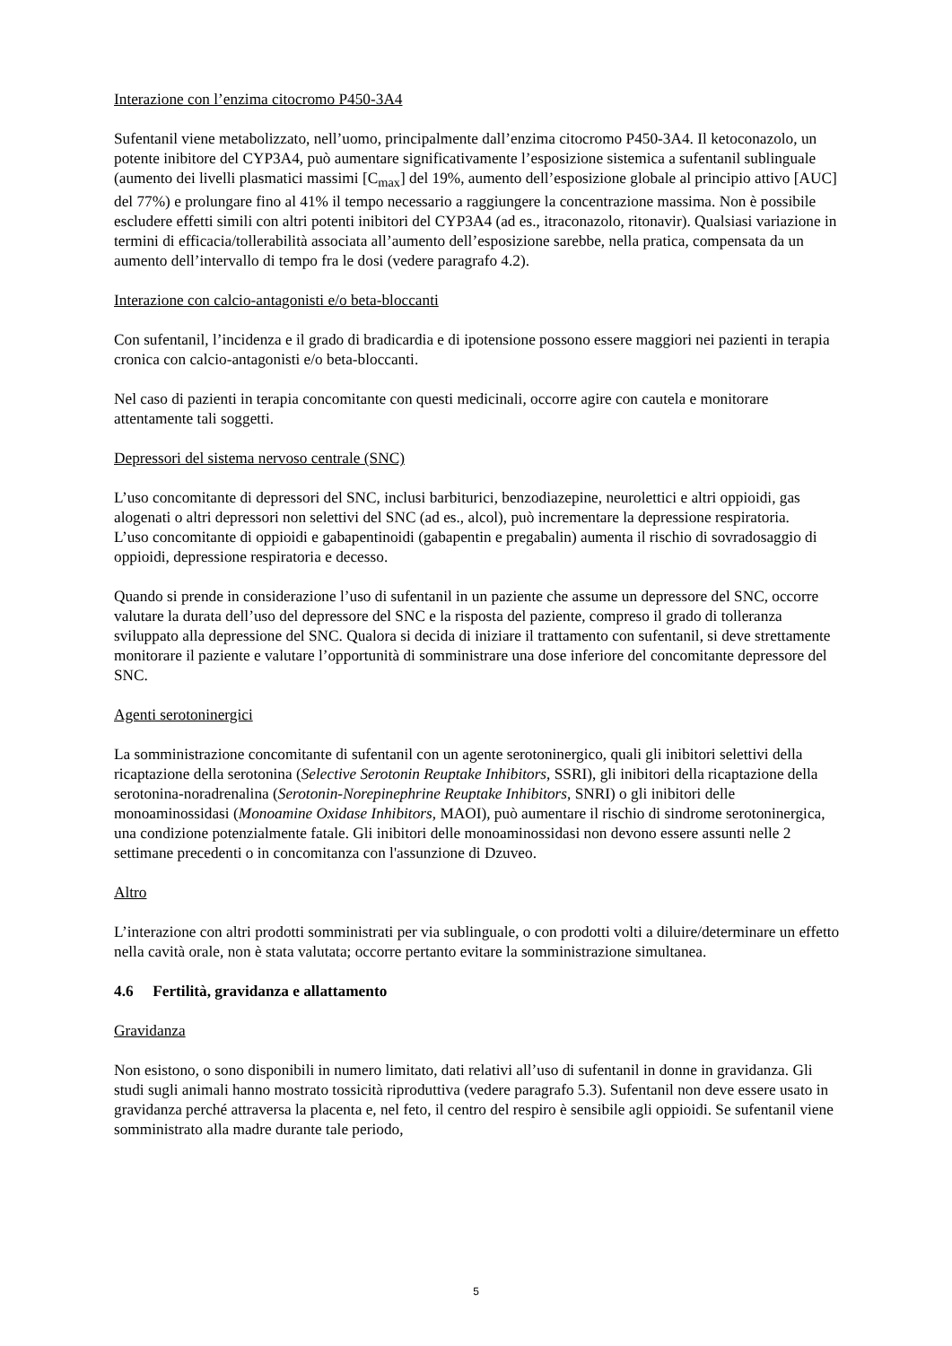Interazione con l’enzima citocromo P450-3A4
Sufentanil viene metabolizzato, nell’uomo, principalmente dall’enzima citocromo P450-3A4. Il ketoconazolo, un potente inibitore del CYP3A4, può aumentare significativamente l’esposizione sistemica a sufentanil sublinguale (aumento dei livelli plasmatici massimi [C<sub>max</sub>] del 19%, aumento dell’esposizione globale al principio attivo [AUC] del 77%) e prolungare fino al 41% il tempo necessario a raggiungere la concentrazione massima. Non è possibile escludere effetti simili con altri potenti inibitori del CYP3A4 (ad es., itraconazolo, ritonavir). Qualsiasi variazione in termini di efficacia/tollerabilità associata all’aumento dell’esposizione sarebbe, nella pratica, compensata da un aumento dell’intervallo di tempo fra le dosi (vedere paragrafo 4.2).
Interazione con calcio-antagonisti e/o beta-bloccanti
Con sufentanil, l’incidenza e il grado di bradicardia e di ipotensione possono essere maggiori nei pazienti in terapia cronica con calcio-antagonisti e/o beta-bloccanti.
Nel caso di pazienti in terapia concomitante con questi medicinali, occorre agire con cautela e monitorare attentamente tali soggetti.
Depressori del sistema nervoso centrale (SNC)
L’uso concomitante di depressori del SNC, inclusi barbiturici, benzodiazepine, neurolettici e altri oppioidi, gas alogenati o altri depressori non selettivi del SNC (ad es., alcol), può incrementare la depressione respiratoria.
L’uso concomitante di oppioidi e gabapentinoidi (gabapentin e pregabalin) aumenta il rischio di sovradosaggio di oppioidi, depressione respiratoria e decesso.
Quando si prende in considerazione l’uso di sufentanil in un paziente che assume un depressore del SNC, occorre valutare la durata dell’uso del depressore del SNC e la risposta del paziente, compreso il grado di tolleranza sviluppato alla depressione del SNC. Qualora si decida di iniziare il trattamento con sufentanil, si deve strettamente monitorare il paziente e valutare l’opportunità di somministrare una dose inferiore del concomitante depressore del SNC.
Agenti serotoninergici
La somministrazione concomitante di sufentanil con un agente serotoninergico, quali gli inibitori selettivi della ricaptazione della serotonina (Selective Serotonin Reuptake Inhibitors, SSRI), gli inibitori della ricaptazione della serotonina-noradrenalina (Serotonin-Norepinephrine Reuptake Inhibitors, SNRI) o gli inibitori delle monoaminossidasi (Monoamine Oxidase Inhibitors, MAOI), può aumentare il rischio di sindrome serotoninergica, una condizione potenzialmente fatale. Gli inibitori delle monoaminossidasi non devono essere assunti nelle 2 settimane precedenti o in concomitanza con l'assunzione di Dzuveo.
Altro
L’interazione con altri prodotti somministrati per via sublinguale, o con prodotti volti a diluire/determinare un effetto nella cavità orale, non è stata valutata; occorre pertanto evitare la somministrazione simultanea.
4.6 Fertilità, gravidanza e allattamento
Gravidanza
Non esistono, o sono disponibili in numero limitato, dati relativi all’uso di sufentanil in donne in gravidanza. Gli studi sugli animali hanno mostrato tossicità riproduttiva (vedere paragrafo 5.3). Sufentanil non deve essere usato in gravidanza perché attraversa la placenta e, nel feto, il centro del respiro è sensibile agli oppioidi. Se sufentanil viene somministrato alla madre durante tale periodo,
5